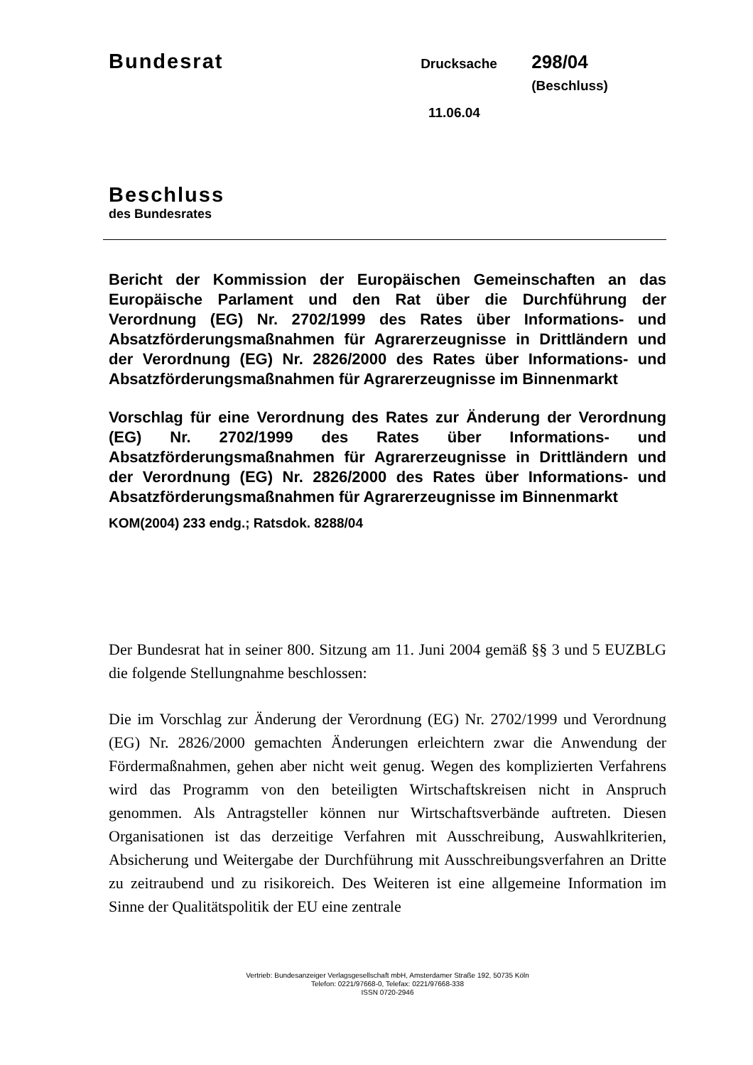Bundesrat
Drucksache
298/04 (Beschluss)
11.06.04
Beschluss
des Bundesrates
Bericht der Kommission der Europäischen Gemeinschaften an das Europäische Parlament und den Rat über die Durchführung der Verordnung (EG) Nr. 2702/1999 des Rates über Informations- und Absatzförderungsmaßnahmen für Agrarerzeugnisse in Drittländern und der Verordnung (EG) Nr. 2826/2000 des Rates über Informations- und Absatzförderungsmaßnahmen für Agrarerzeugnisse im Binnenmarkt
Vorschlag für eine Verordnung des Rates zur Änderung der Verordnung (EG) Nr. 2702/1999 des Rates über Informations- und Absatzförderungsmaßnahmen für Agrarerzeugnisse in Drittländern und der Verordnung (EG) Nr. 2826/2000 des Rates über Informations- und Absatzförderungsmaßnahmen für Agrarerzeugnisse im Binnenmarkt
KOM(2004) 233 endg.; Ratsdok. 8288/04
Der Bundesrat hat in seiner 800. Sitzung am 11. Juni 2004 gemäß §§ 3 und 5 EUZBLG die folgende Stellungnahme beschlossen:
Die im Vorschlag zur Änderung der Verordnung (EG) Nr. 2702/1999 und Verordnung (EG) Nr. 2826/2000 gemachten Änderungen erleichtern zwar die Anwendung der Fördermaßnahmen, gehen aber nicht weit genug. Wegen des komplizierten Verfahrens wird das Programm von den beteiligten Wirtschaftskreisen nicht in Anspruch genommen. Als Antragsteller können nur Wirtschaftsverbände auftreten. Diesen Organisationen ist das derzeitige Verfahren mit Ausschreibung, Auswahlkriterien, Absicherung und Weitergabe der Durchführung mit Ausschreibungsverfahren an Dritte zu zeitraubend und zu risikoreich. Des Weiteren ist eine allgemeine Information im Sinne der Qualitätspolitik der EU eine zentrale
Vertrieb: Bundesanzeiger Verlagsgesellschaft mbH, Amsterdamer Straße 192, 50735 Köln
Telefon: 0221/97668-0, Telefax: 0221/97668-338
ISSN 0720-2946